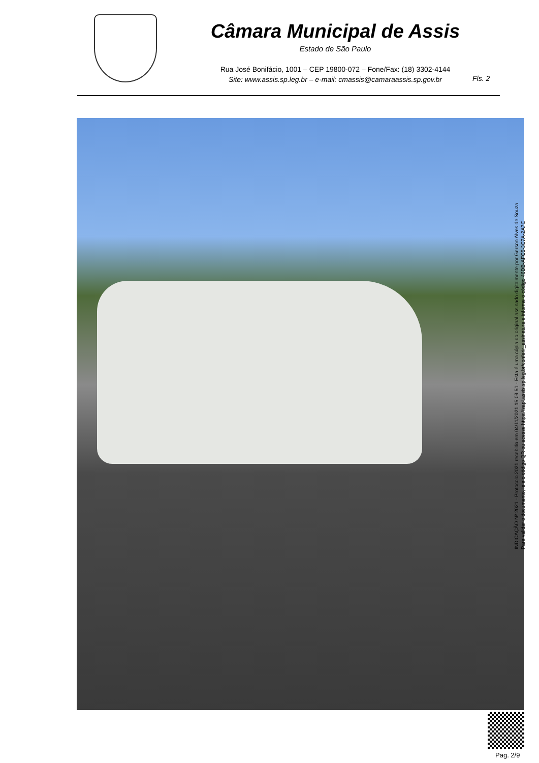Câmara Municipal de Assis
Estado de São Paulo
Rua José Bonifácio, 1001 – CEP 19800-072 – Fone/Fax: (18) 3302-4144
Site: www.assis.sp.leg.br – e-mail: cmassis@camaraassis.sp.gov.br
Fls. 2
INDICAÇÃO Nº 2021 - Protocolo 2021 recebido em 04/11/2021 15:09:51 - Esta é uma cópia do original assinado digitalmente por Gerson Alves de Souza
Para validar o documento, leia o código QR ou acesse https://sapl.assis.sp.leg.br/conferir_assinatura e informe o código 46DB-AFC5-3C7A-2A7C.
Pag. 2/9